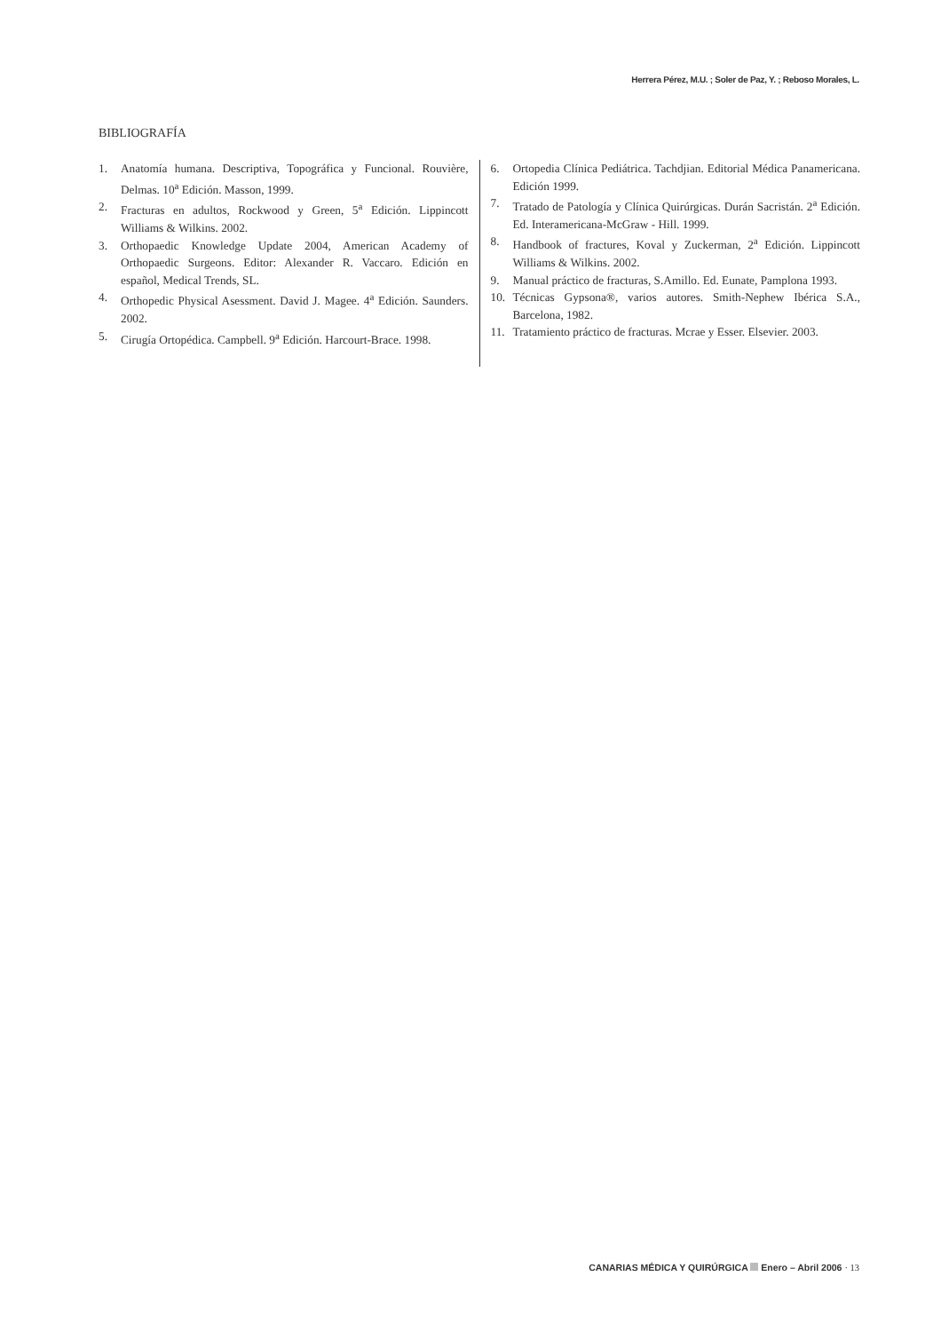Herrera Pérez, M.U. ; Soler de Paz, Y. ; Reboso Morales, L.
BIBLIOGRAFÍA
1. Anatomía humana. Descriptiva, Topográfica y Funcional. Rouvière, Delmas. 10<sup>a</sup> Edición. Masson, 1999.
2. Fracturas en adultos, Rockwood y Green, 5<sup>a</sup> Edición. Lippincott Williams & Wilkins. 2002.
3. Orthopaedic Knowledge Update 2004, American Academy of Orthopaedic Surgeons. Editor: Alexander R. Vaccaro. Edición en español, Medical Trends, SL.
4. Orthopedic Physical Asessment. David J. Magee. 4<sup>a</sup> Edición. Saunders. 2002.
5. Cirugía Ortopédica. Campbell. 9<sup>a</sup> Edición. Harcourt-Brace. 1998.
6. Ortopedia Clínica Pediátrica. Tachdjian. Editorial Médica Panamericana. Edición 1999.
7. Tratado de Patología y Clínica Quirúrgicas. Durán Sacristán. 2<sup>a</sup> Edición. Ed. Interamericana-McGraw - Hill. 1999.
8. Handbook of fractures, Koval y Zuckerman, 2<sup>a</sup> Edición. Lippincott Williams & Wilkins. 2002.
9. Manual práctico de fracturas, S.Amillo. Ed. Eunate, Pamplona 1993.
10. Técnicas Gypsona®, varios autores. Smith-Nephew Ibérica S.A., Barcelona, 1982.
11. Tratamiento práctico de fracturas. Mcrae y Esser. Elsevier. 2003.
CANARIAS MÉDICA Y QUIRÚRGICA Enero – Abril 2006 · 13